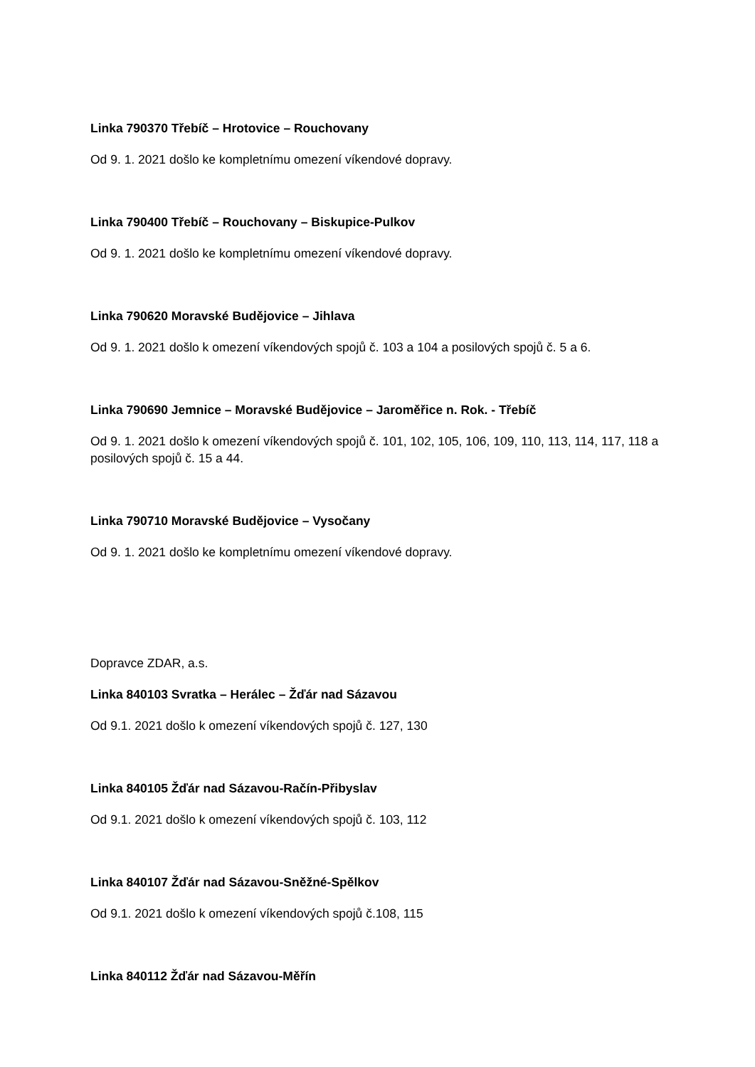Linka 790370 Třebíč – Hrotovice – Rouchovany
Od 9. 1. 2021 došlo ke kompletnímu omezení víkendové dopravy.
Linka 790400 Třebíč – Rouchovany – Biskupice-Pulkov
Od 9. 1. 2021 došlo ke kompletnímu omezení víkendové dopravy.
Linka 790620 Moravské Budějovice – Jihlava
Od 9. 1. 2021 došlo k omezení víkendových spojů č. 103 a 104 a posilových spojů č. 5 a 6.
Linka 790690 Jemnice – Moravské Budějovice – Jaroměřice n. Rok. - Třebíč
Od 9. 1. 2021 došlo k omezení víkendových spojů č. 101, 102, 105, 106, 109, 110, 113, 114, 117, 118 a posilových spojů č. 15 a 44.
Linka 790710 Moravské Budějovice – Vysočany
Od 9. 1. 2021 došlo ke kompletnímu omezení víkendové dopravy.
Dopravce ZDAR, a.s.
Linka 840103 Svratka – Herálec – Žďár nad Sázavou
Od 9.1. 2021 došlo k omezení víkendových spojů č. 127, 130
Linka 840105 Žďár nad Sázavou-Račín-Přibyslav
Od 9.1. 2021 došlo k omezení víkendových spojů č. 103, 112
Linka 840107 Žďár nad Sázavou-Sněžné-Spělkov
Od 9.1. 2021 došlo k omezení víkendových spojů č.108, 115
Linka 840112 Žďár nad Sázavou-Měřín